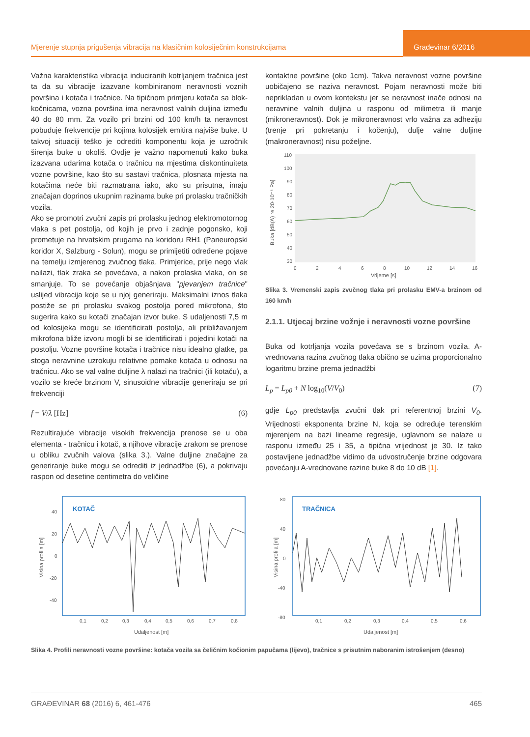Mjerenje stupnja prigušenja vibracija na klasičnim kolosiječnim konstrukcijama
Građevinar 6/2016
Važna karakteristika vibracija induciranih kotrljanjem tračnica jest ta da su vibracije izazvane kombiniranom neravnosti voznih površina i kotača i tračnice. Na tipičnom primjeru kotača sa blok-kočnicama, vozna površina ima neravnost valnih duljina između 40 do 80 mm. Za vozilo pri brzini od 100 km/h ta neravnost pobuđuje frekvencije pri kojima kolosijek emitira najviše buke. U takvoj situaciji teško je odrediti komponentu koja je uzročnik širenja buke u okoliš. Ovdje je važno napomenuti kako buka izazvana udarima kotača o tračnicu na mjestima diskontinuiteta vozne površine, kao što su sastavi tračnica, plosnata mjesta na kotačima neće biti razmatrana iako, ako su prisutna, imaju značajan doprinos ukupnim razinama buke pri prolasku tračničkih vozila.
Ako se promotri zvučni zapis pri prolasku jednog elektromotornog vlaka s pet postolja, od kojih je prvo i zadnje pogonsko, koji prometuje na hrvatskim prugama na koridoru RH1 (Paneuropski koridor X, Salzburg - Solun), mogu se primijetiti određene pojave na temelju izmjerenog zvučnog tlaka. Primjerice, prije nego vlak nailazi, tlak zraka se povećava, a nakon prolaska vlaka, on se smanjuje. To se povećanje objašnjava "pjevanjem tračnice" uslijed vibracija koje se u njoj generiraju. Maksimalni iznos tlaka postiže se pri prolasku svakog postolja pored mikrofona, što sugerira kako su kotači značajan izvor buke. S udaljenosti 7,5 m od kolosijeka mogu se identificirati postolja, ali približavanjem mikrofona bliže izvoru mogli bi se identificirati i pojedini kotači na postolju. Vozne površine kotača i tračnice nisu idealno glatke, pa stoga neravnine uzrokuju relativne pomake kotača u odnosu na tračnicu. Ako se val valne duljine λ nalazi na tračnici (ili kotaču), a vozilo se kreće brzinom V, sinusoidne vibracije generiraju se pri frekvenciji
f = V/λ [Hz] (6)
Rezultirajuće vibracije visokih frekvencija prenose se u oba elementa - tračnicu i kotač, a njihove vibracije zrakom se prenose u obliku zvučnih valova (slika 3.). Valne duljine značajne za generiranje buke mogu se odrediti iz jednadžbe (6), a pokrivaju raspon od desetine centimetra do veličine
kontaktne površine (oko 1cm). Takva neravnost vozne površine uobičajeno se naziva neravnost. Pojam neravnosti može biti neprikladan u ovom kontekstu jer se neravnost inače odnosi na neravnine valnih duljina u rasponu od milimetra ili manje (mikroneravnost). Dok je mikroneravnost vrlo važna za adheziju (trenje pri pokretanju i kočenju), dulje valne duljine (makroneravnost) nisu poželjne.
Buka [dB(A) re 20·10⁻⁶ Pa]
110
100
90
80
70
60
50
40
30
0
2
4
6
8
10
12
14
16
Vrijeme [s]
Slika 3. Vremenski zapis zvučnog tlaka pri prolasku EMV-a brzinom od 160 km/h
2.1.1. Utjecaj brzine vožnje i neravnosti vozne površine
Buka od kotrljanja vozila povećava se s brzinom vozila. A-vrednovana razina zvučnog tlaka obično se uzima proporcionalno logaritmu brzine prema jednadžbi
L<sub>p</sub> = L<sub>p0</sub> + N log<sub>10</sub>(V/V<sub>0</sub>) (7)
gdje L<sub>p0</sub> predstavlja zvučni tlak pri referentnoj brzini V<sub>0</sub>. Vrijednosti eksponenta brzine N, koja se određuje terenskim mjerenjem na bazi linearne regresije, uglavnom se nalaze u rasponu između 25 i 35, a tipična vrijednost je 30. Iz tako postavljene jednadžbe vidimo da udvostručenje brzine odgovara povećanju A-vrednovane razine buke 8 do 10 dB [1].
KOTAČ
Visina profila [m]
40
20
0
-20
-40
0,1
0,2
0,3
0,4
0,5
0,6
0,7
0,8
Udaljenost [m]
TRAČNICA
Visina profila [m]
80
40
0
-40
-80
0,1
0,2
0,3
0,4
0,5
0,6
Udaljenost [m]
Slika 4. Profili neravnosti vozne površine: kotača vozila sa čeličnim kočionim papučama (lijevo), tračnice s prisutnim naboranim istrošenjem (desno)
GRAĐEVINAR 68 (2016) 6, 461-476 465